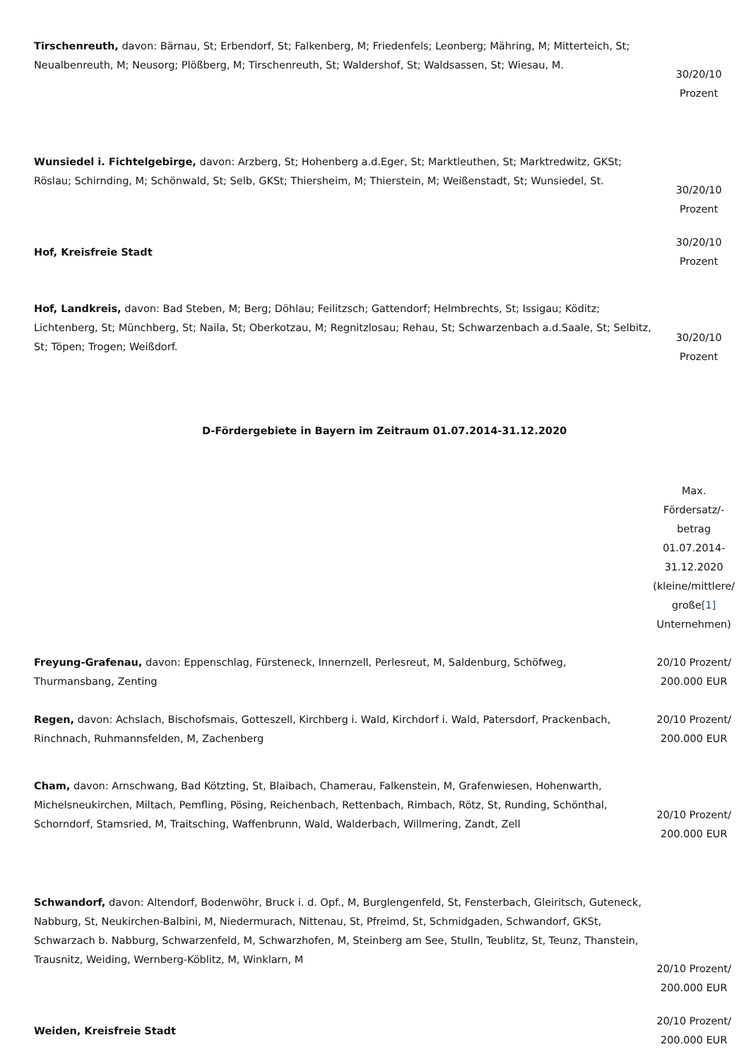| Tirschenreuth, davon: Bärnau, St; Erbendorf, St; Falkenberg, M; Friedenfels; Leonberg; Mähring, M; Mitterteich, St; Neualbenreuth, M; Neusorg; Plößberg, M; Tirschenreuth, St; Waldershof, St; Waldsassen, St; Wiesau, M. | 30/20/10 Prozent |
| Wunsiedel i. Fichtelgebirge, davon: Arzberg, St; Hohenberg a.d.Eger, St; Marktleuthen, St; Marktredwitz, GKSt; Röslau; Schirnding, M; Schönwald, St; Selb, GKSt; Thiersheim, M; Thierstein, M; Weißenstadt, St; Wunsiedel, St. | 30/20/10 Prozent |
| Hof, Kreisfreie Stadt | 30/20/10 Prozent |
| Hof, Landkreis, davon: Bad Steben, M; Berg; Döhlau; Feilitzsch; Gattendorf; Helmbrechts, St; Issigau; Köditz; Lichtenberg, St; Münchberg, St; Naila, St; Oberkotzau, M; Regnitzlosau; Rehau, St; Schwarzenbach a.d.Saale, St; Selbitz, St; Töpen; Trogen; Weißdorf. | 30/20/10 Prozent |
D-Fördergebiete in Bayern im Zeitraum 01.07.2014-31.12.2020
| | Max. Fördersatz/- betrag 01.07.2014- 31.12.2020 (kleine/mittlere/ große [1] Unternehmen) |
| Freyung-Grafenau, davon: Eppenschlag, Fürsteneck, Innernzell, Perlesreut, M, Saldenburg, Schöfweg, Thurmansbang, Zenting | 20/10 Prozent/ 200.000 EUR |
| Regen, davon: Achslach, Bischofsmais, Gotteszell, Kirchberg i. Wald, Kirchdorf i. Wald, Patersdorf, Prackenbach, Rinchnach, Ruhmannsfelden, M, Zachenberg | 20/10 Prozent/ 200.000 EUR |
| Cham, davon: Arnschwang, Bad Kötzting, St, Blaibach, Chamerau, Falkenstein, M, Grafenwiesen, Hohenwarth, Michelsneukirchen, Miltach, Pemfling, Pösing, Reichenbach, Rettenbach, Rimbach, Rötz, St, Runding, Schönthal, Schorndorf, Stamsried, M, Traitsching, Waffenbrunn, Wald, Walderbach, Willmering, Zandt, Zell | 20/10 Prozent/ 200.000 EUR |
| Schwandorf, davon: Altendorf, Bodenwöhr, Bruck i. d. Opf., M, Burglengenfeld, St, Fensterbach, Gleiritsch, Guteneck, Nabburg, St, Neukirchen-Balbini, M, Niedermurach, Nittenau, St, Pfreimd, St, Schmidgaden, Schwandorf, GKSt, Schwarzach b. Nabburg, Schwarzenfeld, M, Schwarzhofen, M, Steinberg am See, Stulln, Teublitz, St, Teunz, Thanstein, Trausnitz, Weiding, Wernberg-Köblitz, M, Winklarn, M | 20/10 Prozent/ 200.000 EUR |
| Weiden, Kreisfreie Stadt | 20/10 Prozent/ 200.000 EUR |